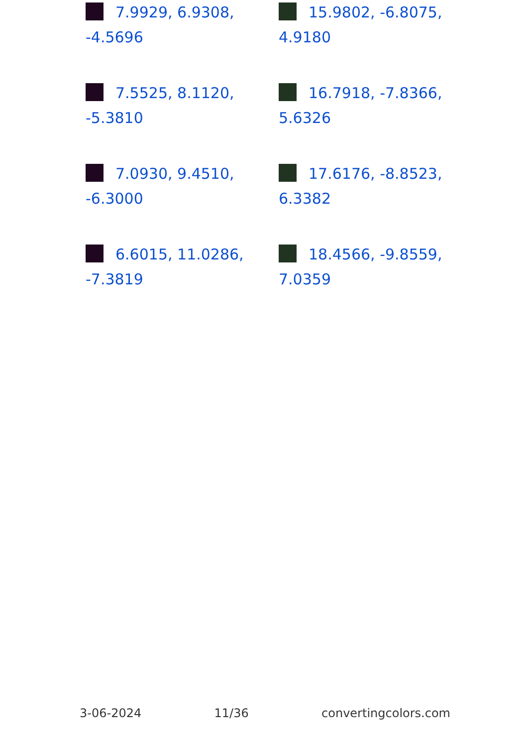7.9929, 6.9308, -4.5696
15.9802, -6.8075, 4.9180
7.5525, 8.1120, -5.3810
16.7918, -7.8366, 5.6326
7.0930, 9.4510, -6.3000
17.6176, -8.8523, 6.3382
6.6015, 11.0286, -7.3819
18.4566, -9.8559, 7.0359
3-06-2024 11/36 convertingcolors.com